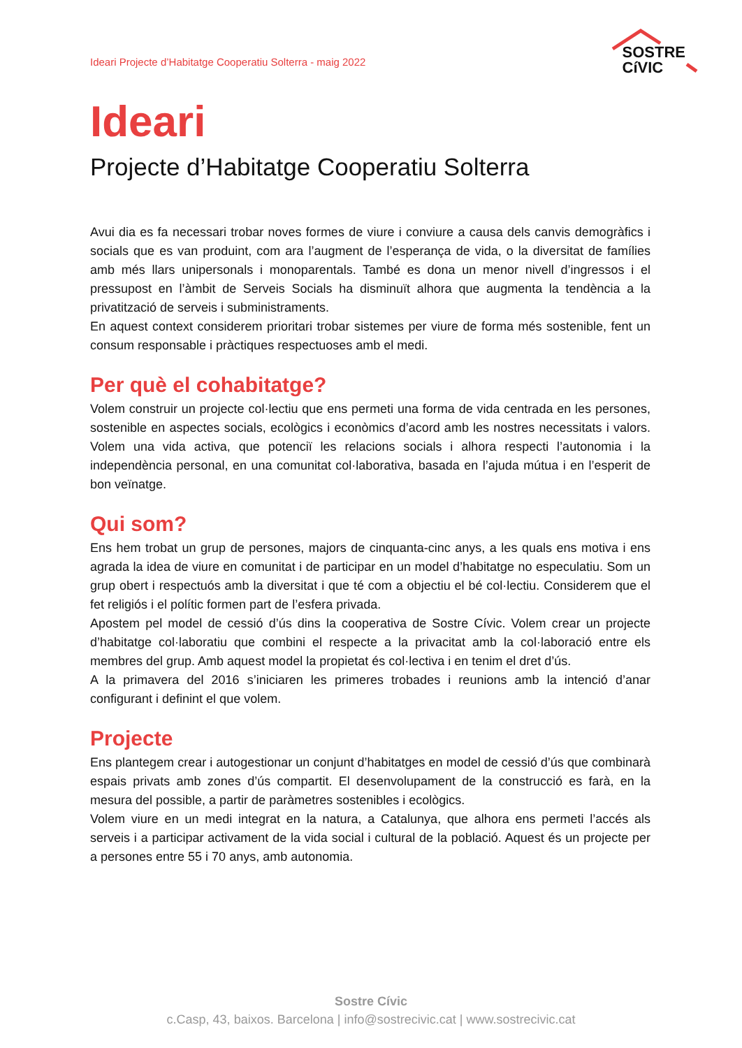Ideari Projecte d’Habitatge Cooperatiu Solterra - maig 2022
SOSTRE
CíVIC
Ideari
Projecte d’Habitatge Cooperatiu Solterra
Avui dia es fa necessari trobar noves formes de viure i conviure a causa dels canvis demogràfics i socials que es van produint, com ara l’augment de l’esperança de vida, o la diversitat de famílies amb més llars unipersonals i monoparentals. També es dona un menor nivell d’ingressos i el pressupost en l’àmbit de Serveis Socials ha disminuït alhora que augmenta la tendència a la privatització de serveis i subministraments.
En aquest context considerem prioritari trobar sistemes per viure de forma més sostenible, fent un consum responsable i pràctiques respectuoses amb el medi.
Per què el cohabitatge?
Volem construir un projecte col·lectiu que ens permeti una forma de vida centrada en les persones, sostenible en aspectes socials, ecològics i econòmics d’acord amb les nostres necessitats i valors. Volem una vida activa, que potenciï les relacions socials i alhora respecti l’autonomia i la independència personal, en una comunitat col·laborativa, basada en l’ajuda mútua i en l’esperit de bon veïnatge.
Qui som?
Ens hem trobat un grup de persones, majors de cinquanta-cinc anys, a les quals ens motiva i ens agrada la idea de viure en comunitat i de participar en un model d’habitatge no especulatiu. Som un grup obert i respectuós amb la diversitat i que té com a objectiu el bé col·lectiu. Considerem que el fet religiós i el polític formen part de l’esfera privada.
Apostem pel model de cessió d’ús dins la cooperativa de Sostre Cívic. Volem crear un projecte d’habitatge col·laboratiu que combini el respecte a la privacitat amb la col·laboració entre els membres del grup. Amb aquest model la propietat és col·lectiva i en tenim el dret d’ús.
A la primavera del 2016 s’iniciaren les primeres trobades i reunions amb la intenció d’anar configurant i definint el que volem.
Projecte
Ens plantegem crear i autogestionar un conjunt d’habitatges en model de cessió d’ús que combinarà espais privats amb zones d’ús compartit. El desenvolupament de la construcció es farà, en la mesura del possible, a partir de paràmetres sostenibles i ecològics.
Volem viure en un medi integrat en la natura, a Catalunya, que alhora ens permeti l’accés als serveis i a participar activament de la vida social i cultural de la població. Aquest és un projecte per a persones entre 55 i 70 anys, amb autonomia.
Sostre Cívic
c.Casp, 43, baixos. Barcelona | info@sostrecivic.cat | www.sostrecivic.cat